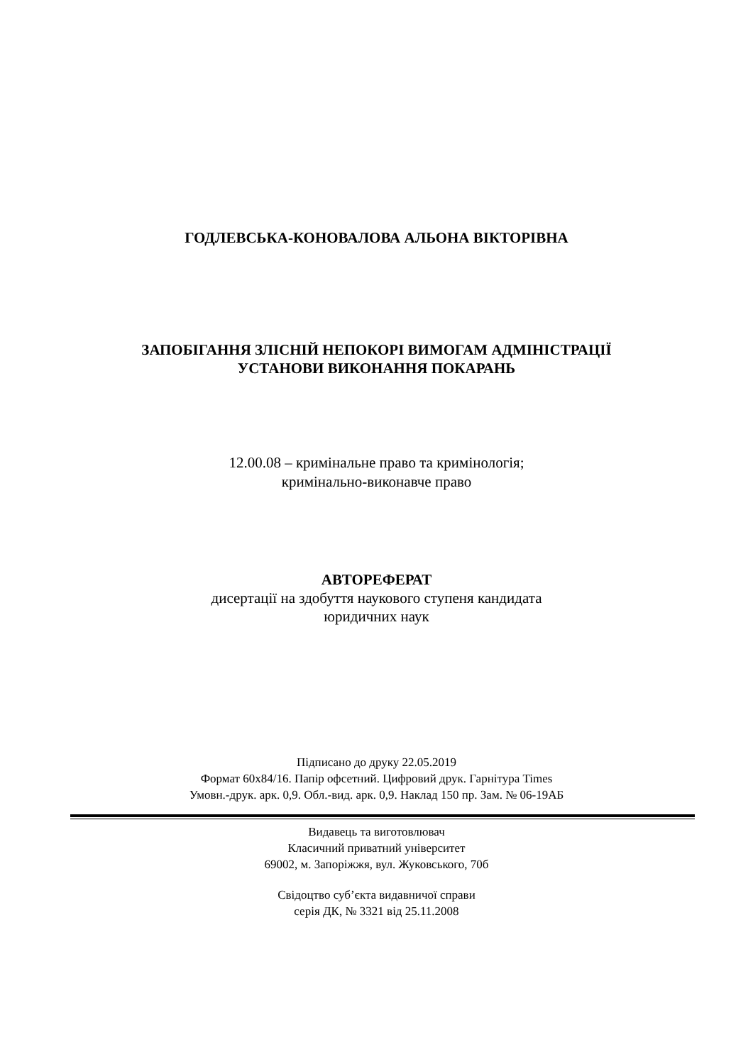ГОДЛЕВСЬКА-КОНОВАЛОВА АЛЬОНА ВІКТОРІВНА
ЗАПОБІГАННЯ ЗЛІСНІЙ НЕПОКОРІ ВИМОГАМ АДМІНІСТРАЦІЇ
УСТАНОВИ ВИКОНАННЯ ПОКАРАНЬ
12.00.08 – кримінальне право та кримінологія;
кримінально-виконавче право
АВТОРЕФЕРАТ
дисертації на здобуття наукового ступеня кандидата
юридичних наук
Підписано до друку 22.05.2019
Формат 60х84/16. Папір офсетний. Цифровий друк. Гарнітура Times
Умовн.-друк. арк. 0,9. Обл.-вид. арк. 0,9. Наклад 150 пр. Зам. № 06-19АБ
Видавець та виготовлювач
Класичний приватний університет
69002, м. Запоріжжя, вул. Жуковського, 70б
Свідоцтво суб’єкта видавничої справи
серія ДК, № 3321 від 25.11.2008